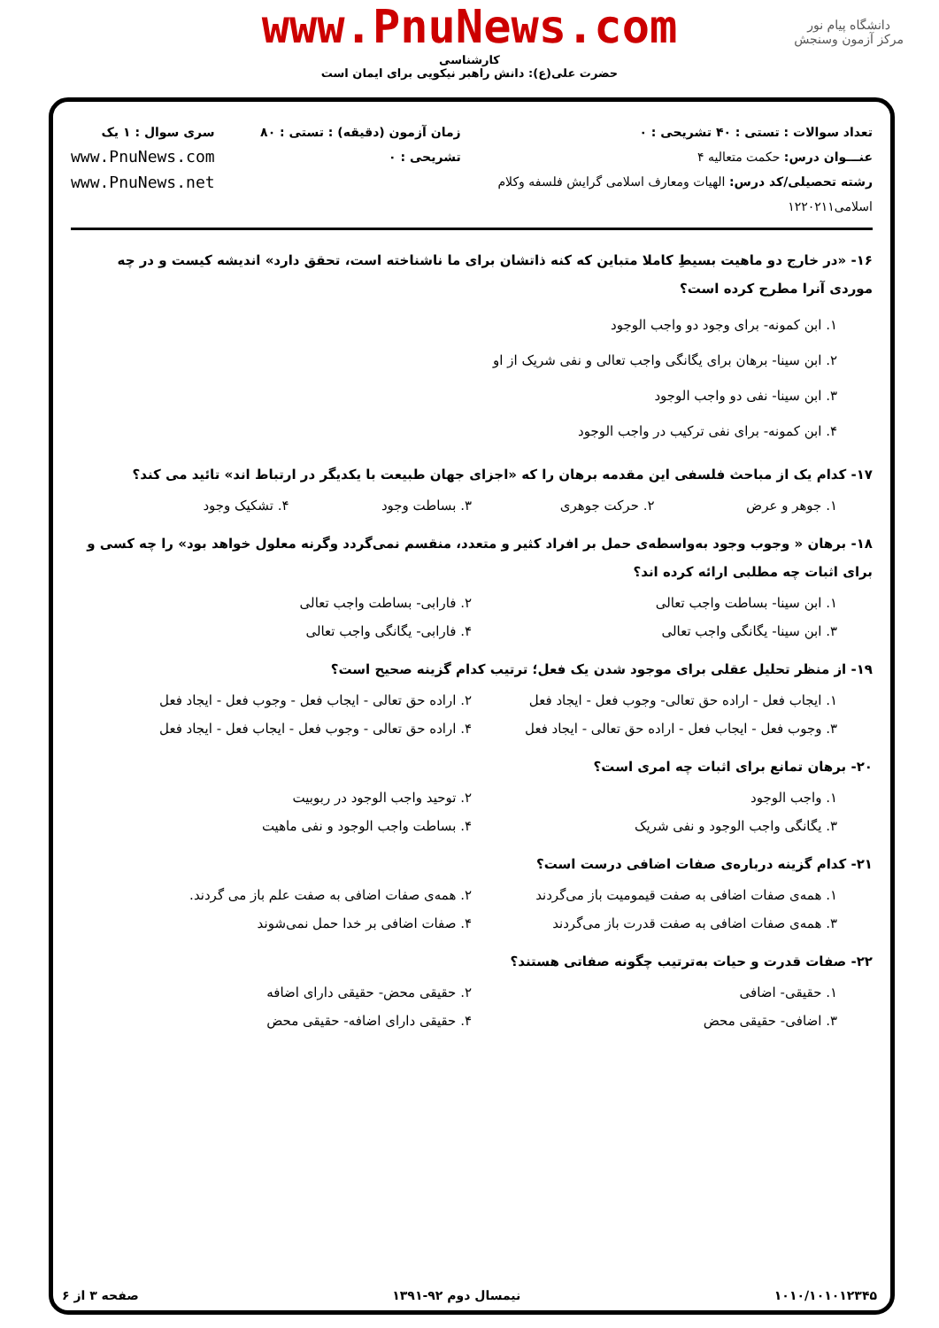دانشگاه پیام نور
مرکز آزمون وسنجش
www.PnuNews.com
کارشناسی
حضرت علی(ع): دانش راهبر نیکویی برای ایمان است
تعداد سوالات : تستی : ۴۰ تشریحی : ۰
عنـــوان درس: حکمت متعالیه ۴
رشته تحصیلی/کد درس: الهیات ومعارف اسلامی گرایش فلسفه وکلام اسلامی۱۲۲۰۲۱۱
زمان آزمون (دقیقه) : تستی : ۸۰ تشریحی : ۰
سری سوال : ۱ یک
www.PnuNews.com
www.PnuNews.net
۱۶- «در خارج دو ماهیت بسیطِ کاملا متباین که کنه ذاتشان برای ما ناشناخته است، تحقق دارد» اندیشه کیست و در چه موردی آنرا مطرح کرده است؟
۱. ابن کمونه- برای وجود دو واجب الوجود
۲. ابن سینا- برهان برای یگانگی واجب تعالی و نفی شریک از او
۳. ابن سینا- نفی دو واجب الوجود
۴. ابن کمونه- برای نفی ترکیب در واجب الوجود
۱۷- کدام یک از مباحث فلسفی این مقدمه برهان را که «اجزای جهان طبیعت با یکدیگر در ارتباط اند» تائید می کند؟
۱. جوهر و عرض ۲. حرکت جوهری ۳. بساطت وجود ۴. تشکیک وجود
۱۸- برهان « وجوب وجود به‌واسطه‌ی حمل بر افراد کثیر و متعدد، منقسم نمی‌گردد وگرنه معلول خواهد بود» را چه کسی و برای اثبات چه مطلبی ارائه کرده اند؟
۱. ابن سینا- بساطت واجب تعالی ۲. فارابی- بساطت واجب تعالی ۳. ابن سینا- یگانگی واجب تعالی ۴. فارابی- یگانگی واجب تعالی
۱۹- از منظر تحلیل عقلی برای موجود شدن یک فعل؛ ترتیب کدام گزینه صحیح است؟
۱. ایجاب فعل - اراده حق تعالی- وجوب فعل - ایجاد فعل ۲. اراده حق تعالی - ایجاب فعل - وجوب فعل - ایجاد فعل ۳. وجوب فعل - ایجاب فعل - اراده حق تعالی - ایجاد فعل ۴. اراده حق تعالی - وجوب فعل - ایجاب فعل - ایجاد فعل
۲۰- برهان تمانع برای اثبات چه امری است؟
۱. واجب الوجود ۲. توحید واجب الوجود در ربوبیت ۳. یگانگی واجب الوجود و نفی شریک ۴. بساطت واجب الوجود و نفی ماهیت
۲۱- کدام گزینه درباره‌ی صفات اضافی درست است؟
۱. همه‌ی صفات اضافی به صفت قیمومیت باز می‌گردند ۲. همه‌ی صفات اضافی به صفت علم باز می گردند. ۳. همه‌ی صفات اضافی به صفت قدرت باز می‌گردند ۴. صفات اضافی بر خدا حمل نمی‌شوند
۲۲- صفات قدرت و حیات به‌ترتیب چگونه صفاتی هستند؟
۱. حقیقی- اضافی ۲. حقیقی محض- حقیقی دارای اضافه ۳. اضافی- حقیقی محض ۴. حقیقی دارای اضافه- حقیقی محض
۱۰۱۰/۱۰۱۰۱۲۳۴۵ نیمسال دوم ۹۲-۱۳۹۱ صفحه ۳ از ۶